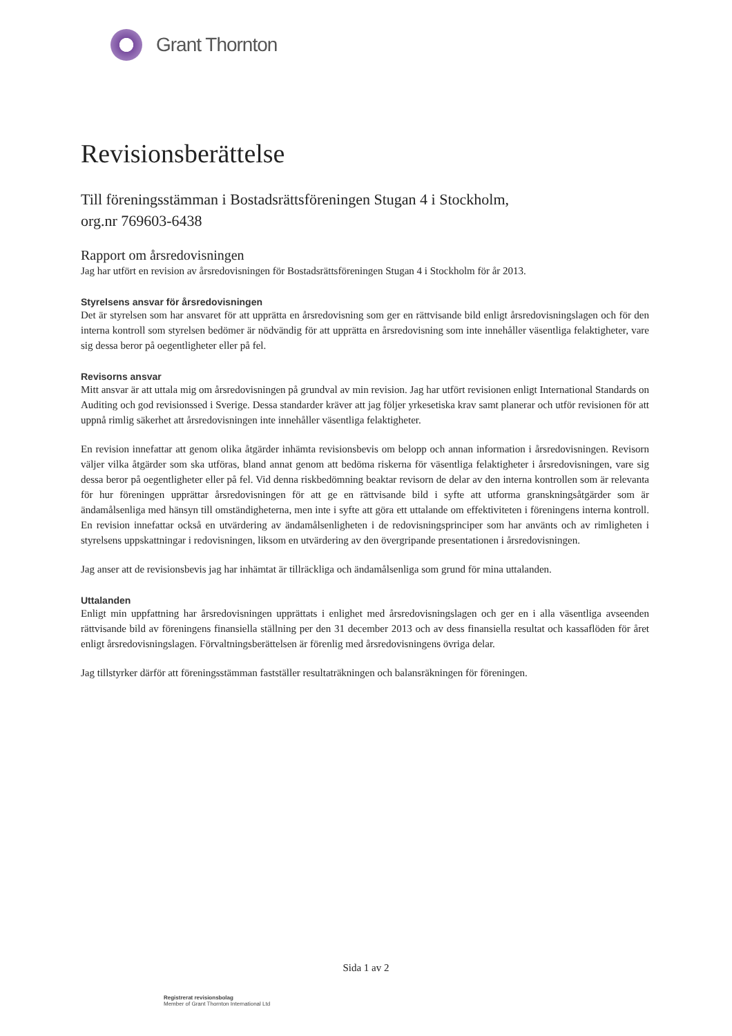Grant Thornton
Revisionsberättelse
Till föreningsstämman i Bostadsrättsföreningen Stugan 4 i Stockholm,
org.nr 769603-6438
Rapport om årsredovisningen
Jag har utfört en revision av årsredovisningen för Bostadsrättsföreningen Stugan 4 i Stockholm för år 2013.
Styrelsens ansvar för årsredovisningen
Det är styrelsen som har ansvaret för att upprätta en årsredovisning som ger en rättvisande bild enligt årsredovisningslagen och för den interna kontroll som styrelsen bedömer är nödvändig för att upprätta en årsredovisning som inte innehåller väsentliga felaktigheter, vare sig dessa beror på oegentligheter eller på fel.
Revisorns ansvar
Mitt ansvar är att uttala mig om årsredovisningen på grundval av min revision. Jag har utfört revisionen enligt International Standards on Auditing och god revisionssed i Sverige. Dessa standarder kräver att jag följer yrkesetiska krav samt planerar och utför revisionen för att uppnå rimlig säkerhet att årsredovisningen inte innehåller väsentliga felaktigheter.
En revision innefattar att genom olika åtgärder inhämta revisionsbevis om belopp och annan information i årsredovisningen. Revisorn väljer vilka åtgärder som ska utföras, bland annat genom att bedöma riskerna för väsentliga felaktigheter i årsredovisningen, vare sig dessa beror på oegentligheter eller på fel. Vid denna riskbedömning beaktar revisorn de delar av den interna kontrollen som är relevanta för hur föreningen upprättar årsredovisningen för att ge en rättvisande bild i syfte att utforma granskningsåtgärder som är ändamålsenliga med hänsyn till omständigheterna, men inte i syfte att göra ett uttalande om effektiviteten i föreningens interna kontroll. En revision innefattar också en utvärdering av ändamålsenligheten i de redovisningsprinciper som har använts och av rimligheten i styrelsens uppskattningar i redovisningen, liksom en utvärdering av den övergripande presentationen i årsredovisningen.
Jag anser att de revisionsbevis jag har inhämtat är tillräckliga och ändamålsenliga som grund för mina uttalanden.
Uttalanden
Enligt min uppfattning har årsredovisningen upprättats i enlighet med årsredovisningslagen och ger en i alla väsentliga avseenden rättvisande bild av föreningens finansiella ställning per den 31 december 2013 och av dess finansiella resultat och kassaflöden för året enligt årsredovisningslagen. Förvaltningsberättelsen är förenlig med årsredovisningens övriga delar.
Jag tillstyrker därför att föreningsstämman fastställer resultaträkningen och balansräkningen för föreningen.
Sida 1 av 2
Registrerat revisionsbolag
Member of Grant Thornton International Ltd